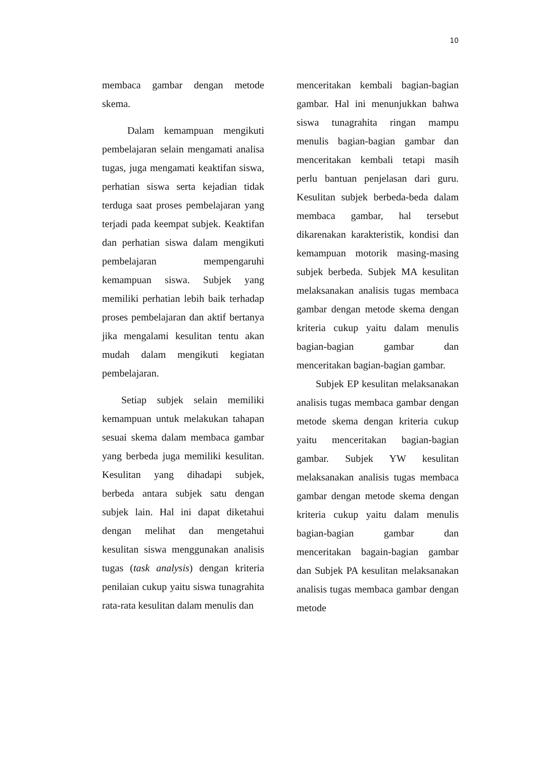10
membaca gambar dengan metode skema.
Dalam kemampuan mengikuti pembelajaran selain mengamati analisa tugas, juga mengamati keaktifan siswa, perhatian siswa serta kejadian tidak terduga saat proses pembelajaran yang terjadi pada keempat subjek. Keaktifan dan perhatian siswa dalam mengikuti pembelajaran mempengaruhi kemampuan siswa. Subjek yang memiliki perhatian lebih baik terhadap proses pembelajaran dan aktif bertanya jika mengalami kesulitan tentu akan mudah dalam mengikuti kegiatan pembelajaran.
Setiap subjek selain memiliki kemampuan untuk melakukan tahapan sesuai skema dalam membaca gambar yang berbeda juga memiliki kesulitan. Kesulitan yang dihadapi subjek, berbeda antara subjek satu dengan subjek lain. Hal ini dapat diketahui dengan melihat dan mengetahui kesulitan siswa menggunakan analisis tugas (task analysis) dengan kriteria penilaian cukup yaitu siswa tunagrahita rata-rata kesulitan dalam menulis dan
menceritakan kembali bagian-bagian gambar. Hal ini menunjukkan bahwa siswa tunagrahita ringan mampu menulis bagian-bagian gambar dan menceritakan kembali tetapi masih perlu bantuan penjelasan dari guru. Kesulitan subjek berbeda-beda dalam membaca gambar, hal tersebut dikarenakan karakteristik, kondisi dan kemampuan motorik masing-masing subjek berbeda. Subjek MA kesulitan melaksanakan analisis tugas membaca gambar dengan metode skema dengan kriteria cukup yaitu dalam menulis bagian-bagian gambar dan menceritakan bagian-bagian gambar.
Subjek EP kesulitan melaksanakan analisis tugas membaca gambar dengan metode skema dengan kriteria cukup yaitu menceritakan bagian-bagian gambar. Subjek YW kesulitan melaksanakan analisis tugas membaca gambar dengan metode skema dengan kriteria cukup yaitu dalam menulis bagian-bagian gambar dan menceritakan bagain-bagian gambar dan Subjek PA kesulitan melaksanakan analisis tugas membaca gambar dengan metode